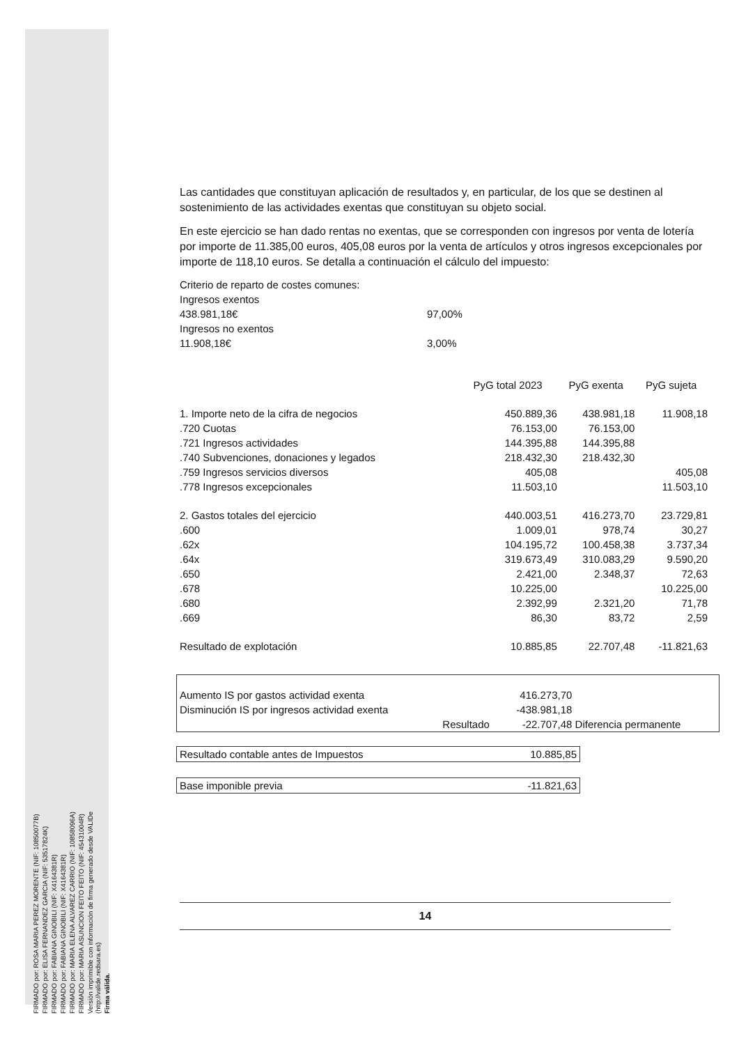FIRMADO por: ROSA MARIA PEREZ MORENTE (NIF: 10850077B)
FIRMADO por: ELISA FERNANDEZ GARCIA (NIF: 53517824K)
FIRMADO por: FABIANA GINOBILI (NIF: X4164381R)
FIRMADO por: FABIANA GINOBILI (NIF: X4164381R)
FIRMADO por: MARIA ELENA ALVAREZ CARRIO (NIF: 10858096A)
FIRMADO por: MARIA ASUNCION FEITO FEITO (NIF: 45431004R)
Versión imprimible con información de firma generado desde VALIDe (http://valide.redsara.es)
Firma válida.
Las cantidades que constituyan aplicación de resultados y, en particular, de los que se destinen al sostenimiento de las actividades exentas que constituyan su objeto social.
En este ejercicio se han dado rentas no exentas, que se corresponden con ingresos por venta de lotería por importe de 11.385,00 euros, 405,08 euros por la venta de artículos y otros ingresos excepcionales por importe de 118,10 euros. Se detalla a continuación el cálculo del impuesto:
| Criterio de reparto de costes comunes: | |
| Ingresos exentos | |
| 438.981,18€ | 97,00% |
| Ingresos no exentos | |
| 11.908,18€ | 3,00% |
| | PyG total 2023 | PyG exenta | PyG sujeta |
| --- | --- | --- | --- |
| 1. Importe neto de la cifra de negocios | 450.889,36 | 438.981,18 | 11.908,18 |
| .720 Cuotas | 76.153,00 | 76.153,00 | |
| .721 Ingresos actividades | 144.395,88 | 144.395,88 | |
| .740 Subvenciones, donaciones y legados | 218.432,30 | 218.432,30 | |
| .759 Ingresos servicios diversos | 405,08 | | 405,08 |
| .778 Ingresos excepcionales | 11.503,10 | | 11.503,10 |
| 2. Gastos totales del ejercicio | 440.003,51 | 416.273,70 | 23.729,81 |
| .600 | 1.009,01 | 978,74 | 30,27 |
| .62x | 104.195,72 | 100.458,38 | 3.737,34 |
| .64x | 319.673,49 | 310.083,29 | 9.590,20 |
| .650 | 2.421,00 | 2.348,37 | 72,63 |
| .678 | 10.225,00 | | 10.225,00 |
| .680 | 2.392,99 | 2.321,20 | 71,78 |
| .669 | 86,30 | 83,72 | 2,59 |
| Resultado de explotación | 10.885,85 | 22.707,48 | -11.821,63 |
| Aumento IS por gastos actividad exenta | | 416.273,70 | |
| Disminución IS por ingresos actividad exenta | | -438.981,18 | |
| | Resultado | -22.707,48 | Diferencia permanente |
| Resultado contable antes de Impuestos | 10.885,85 |
| Base imponible previa | -11.821,63 |
14